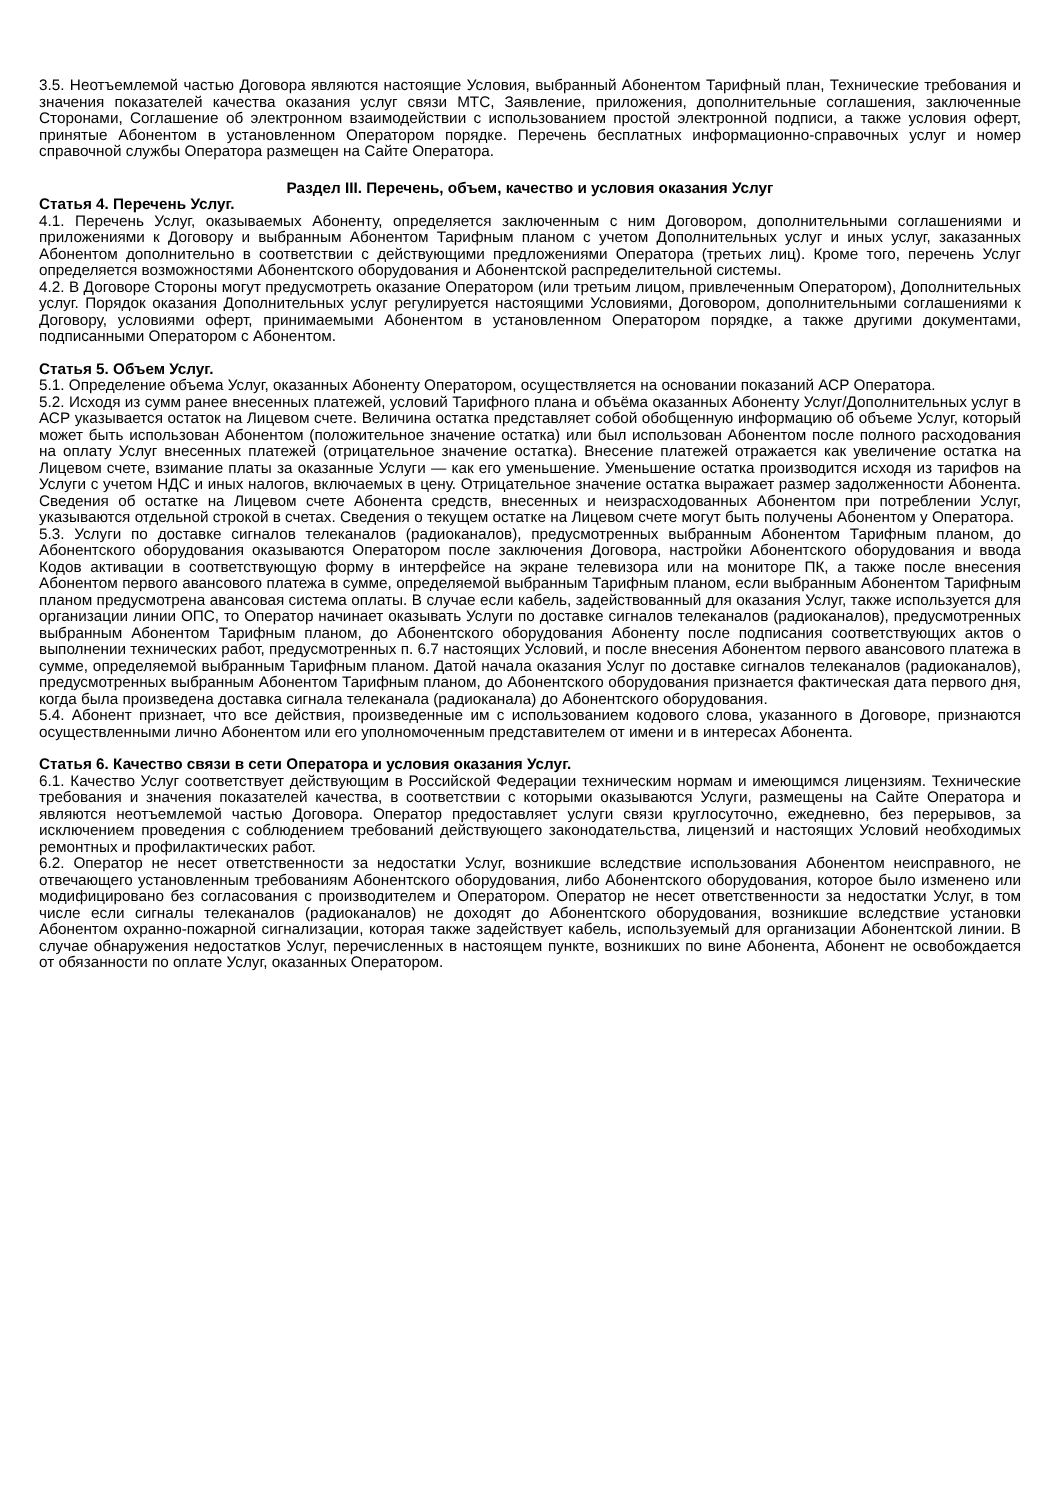3.5. Неотъемлемой частью Договора являются настоящие Условия, выбранный Абонентом Тарифный план, Технические требования и значения показателей качества оказания услуг связи МТС, Заявление, приложения, дополнительные соглашения, заключенные Сторонами, Соглашение об электронном взаимодействии с использованием простой электронной подписи, а также условия оферт, принятые Абонентом в установленном Оператором порядке. Перечень бесплатных информационно-справочных услуг и номер справочной службы Оператора размещен на Сайте Оператора.
Раздел III. Перечень, объем, качество и условия оказания Услуг
Статья 4. Перечень Услуг.
4.1. Перечень Услуг, оказываемых Абоненту, определяется заключенным с ним Договором, дополнительными соглашениями и приложениями к Договору и выбранным Абонентом Тарифным планом с учетом Дополнительных услуг и иных услуг, заказанных Абонентом дополнительно в соответствии с действующими предложениями Оператора (третьих лиц). Кроме того, перечень Услуг определяется возможностями Абонентского оборудования и Абонентской распределительной системы.
4.2. В Договоре Стороны могут предусмотреть оказание Оператором (или третьим лицом, привлеченным Оператором), Дополнительных услуг. Порядок оказания Дополнительных услуг регулируется настоящими Условиями, Договором, дополнительными соглашениями к Договору, условиями оферт, принимаемыми Абонентом в установленном Оператором порядке, а также другими документами, подписанными Оператором с Абонентом.
Статья 5. Объем Услуг.
5.1. Определение объема Услуг, оказанных Абоненту Оператором, осуществляется на основании показаний АСР Оператора.
5.2. Исходя из сумм ранее внесенных платежей, условий Тарифного плана и объёма оказанных Абоненту Услуг/Дополнительных услуг в АСР указывается остаток на Лицевом счете. Величина остатка представляет собой обобщенную информацию об объеме Услуг, который может быть использован Абонентом (положительное значение остатка) или был использован Абонентом после полного расходования на оплату Услуг внесенных платежей (отрицательное значение остатка). Внесение платежей отражается как увеличение остатка на Лицевом счете, взимание платы за оказанные Услуги — как его уменьшение. Уменьшение остатка производится исходя из тарифов на Услуги с учетом НДС и иных налогов, включаемых в цену. Отрицательное значение остатка выражает размер задолженности Абонента. Сведения об остатке на Лицевом счете Абонента средств, внесенных и неизрасходованных Абонентом при потреблении Услуг, указываются отдельной строкой в счетах. Сведения о текущем остатке на Лицевом счете могут быть получены Абонентом у Оператора.
5.3. Услуги по доставке сигналов телеканалов (радиоканалов), предусмотренных выбранным Абонентом Тарифным планом, до Абонентского оборудования оказываются Оператором после заключения Договора, настройки Абонентского оборудования и ввода Кодов активации в соответствующую форму в интерфейсе на экране телевизора или на мониторе ПК, а также после внесения Абонентом первого авансового платежа в сумме, определяемой выбранным Тарифным планом, если выбранным Абонентом Тарифным планом предусмотрена авансовая система оплаты. В случае если кабель, задействованный для оказания Услуг, также используется для организации линии ОПС, то Оператор начинает оказывать Услуги по доставке сигналов телеканалов (радиоканалов), предусмотренных выбранным Абонентом Тарифным планом, до Абонентского оборудования Абоненту после подписания соответствующих актов о выполнении технических работ, предусмотренных п. 6.7 настоящих Условий, и после внесения Абонентом первого авансового платежа в сумме, определяемой выбранным Тарифным планом. Датой начала оказания Услуг по доставке сигналов телеканалов (радиоканалов), предусмотренных выбранным Абонентом Тарифным планом, до Абонентского оборудования признается фактическая дата первого дня, когда была произведена доставка сигнала телеканала (радиоканала) до Абонентского оборудования.
5.4. Абонент признает, что все действия, произведенные им с использованием кодового слова, указанного в Договоре, признаются осуществленными лично Абонентом или его уполномоченным представителем от имени и в интересах Абонента.
Статья 6. Качество связи в сети Оператора и условия оказания Услуг.
6.1. Качество Услуг соответствует действующим в Российской Федерации техническим нормам и имеющимся лицензиям. Технические требования и значения показателей качества, в соответствии с которыми оказываются Услуги, размещены на Сайте Оператора и являются неотъемлемой частью Договора. Оператор предоставляет услуги связи круглосуточно, ежедневно, без перерывов, за исключением проведения с соблюдением требований действующего законодательства, лицензий и настоящих Условий необходимых ремонтных и профилактических работ.
6.2. Оператор не несет ответственности за недостатки Услуг, возникшие вследствие использования Абонентом неисправного, не отвечающего установленным требованиям Абонентского оборудования, либо Абонентского оборудования, которое было изменено или модифицировано без согласования с производителем и Оператором. Оператор не несет ответственности за недостатки Услуг, в том числе если сигналы телеканалов (радиоканалов) не доходят до Абонентского оборудования, возникшие вследствие установки Абонентом охранно-пожарной сигнализации, которая также задействует кабель, используемый для организации Абонентской линии. В случае обнаружения недостатков Услуг, перечисленных в настоящем пункте, возникших по вине Абонента, Абонент не освобождается от обязанности по оплате Услуг, оказанных Оператором.